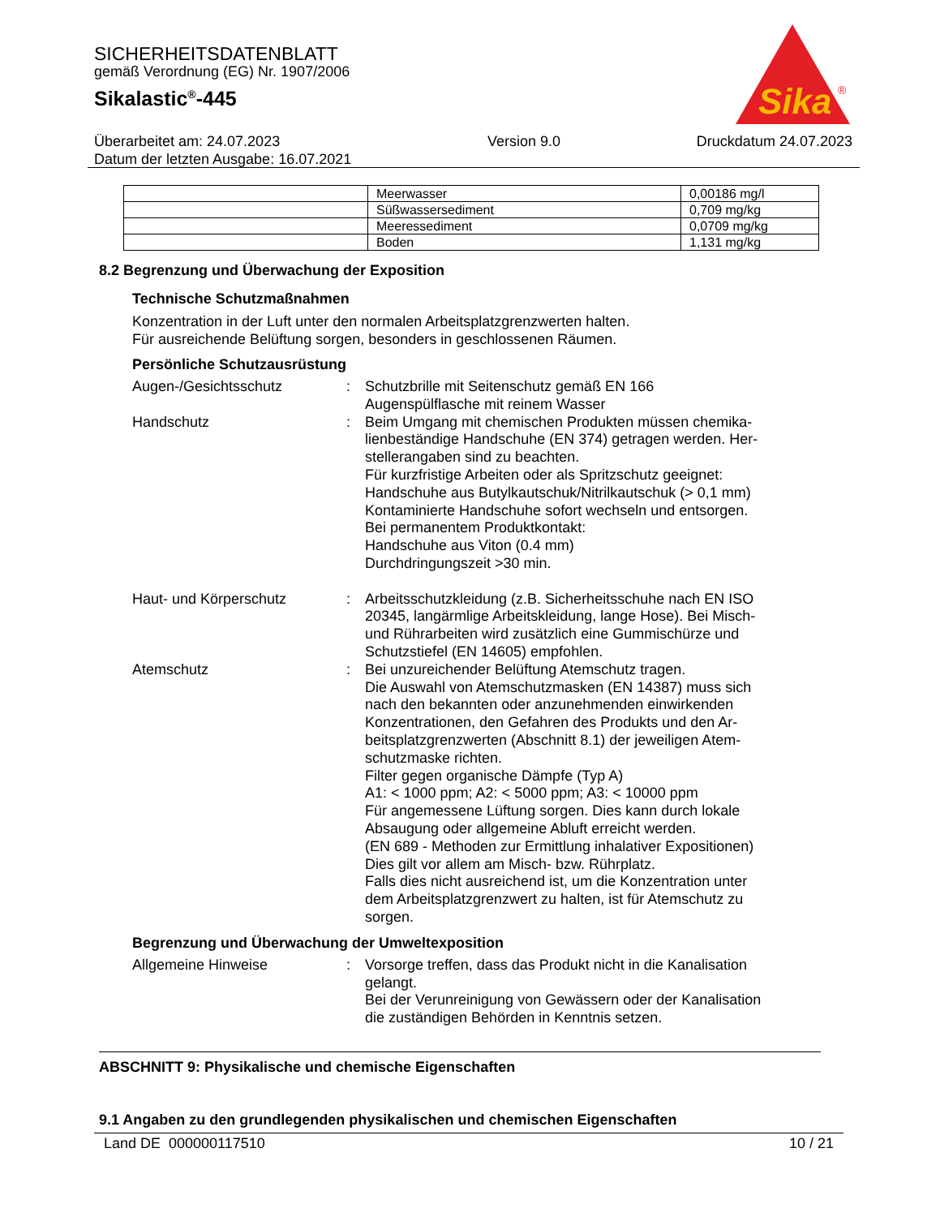SICHERHEITSDATENBLATT
gemäß Verordnung (EG) Nr. 1907/2006
Sikalastic<sup>®</sup>-445
Sika
®
Überarbeitet am: 24.07.2023
Datum der letzten Ausgabe: 16.07.2021
Version 9.0 Druckdatum 24.07.2023
| | Meerwasser | 0,00186 mg/l |
| | Süßwassersediment | 0,709 mg/kg |
| | Meeressediment | 0,0709 mg/kg |
| | Boden | 1,131 mg/kg |
8.2 Begrenzung und Überwachung der Exposition
Technische Schutzmaßnahmen
Konzentration in der Luft unter den normalen Arbeitsplatzgrenzwerten halten.
Für ausreichende Belüftung sorgen, besonders in geschlossenen Räumen.
Persönliche Schutzausrüstung
Augen-/Gesichtsschutz : Schutzbrille mit Seitenschutz gemäß EN 166
Augenspülflasche mit reinem Wasser
Handschutz : Beim Umgang mit chemischen Produkten müssen chemika-lienbeständige Handschuhe (EN 374) getragen werden. Her-stellerangaben sind zu beachten.
Für kurzfristige Arbeiten oder als Spritzschutz geeignet:
Handschuhe aus Butylkautschuk/Nitrilkautschuk (> 0,1 mm)
Kontaminierte Handschuhe sofort wechseln und entsorgen.
Bei permanentem Produktkontakt:
Handschuhe aus Viton (0.4 mm)
Durchdringungszeit >30 min.
Haut- und Körperschutz : Arbeitsschutzkleidung (z.B. Sicherheitsschuhe nach EN ISO 20345, langärmlige Arbeitskleidung, lange Hose). Bei Misch- und Rührarbeiten wird zusätzlich eine Gummischürze und Schutzstiefel (EN 14605) empfohlen.
Atemschutz : Bei unzureichender Belüftung Atemschutz tragen.
Die Auswahl von Atemschutzmasken (EN 14387) muss sich nach den bekannten oder anzunehmenden einwirkenden Konzentrationen, den Gefahren des Produkts und den Ar-beitsplatzgrenzwerten (Abschnitt 8.1) der jeweiligen Atem-schutzmaske richten.
Filter gegen organische Dämpfe (Typ A)
A1: < 1000 ppm; A2: < 5000 ppm; A3: < 10000 ppm
Für angemessene Lüftung sorgen. Dies kann durch lokale Absaugung oder allgemeine Abluft erreicht werden.
(EN 689 - Methoden zur Ermittlung inhalativer Expositionen)
Dies gilt vor allem am Misch- bzw. Rührplatz.
Falls dies nicht ausreichend ist, um die Konzentration unter dem Arbeitsplatzgrenzwert zu halten, ist für Atemschutz zu sorgen.
Begrenzung und Überwachung der Umweltexposition
Allgemeine Hinweise : Vorsorge treffen, dass das Produkt nicht in die Kanalisation gelangt.
Bei der Verunreinigung von Gewässern oder der Kanalisation die zuständigen Behörden in Kenntnis setzen.
ABSCHNITT 9: Physikalische und chemische Eigenschaften
9.1 Angaben zu den grundlegenden physikalischen und chemischen Eigenschaften
Land DE 000000117510 10 / 21